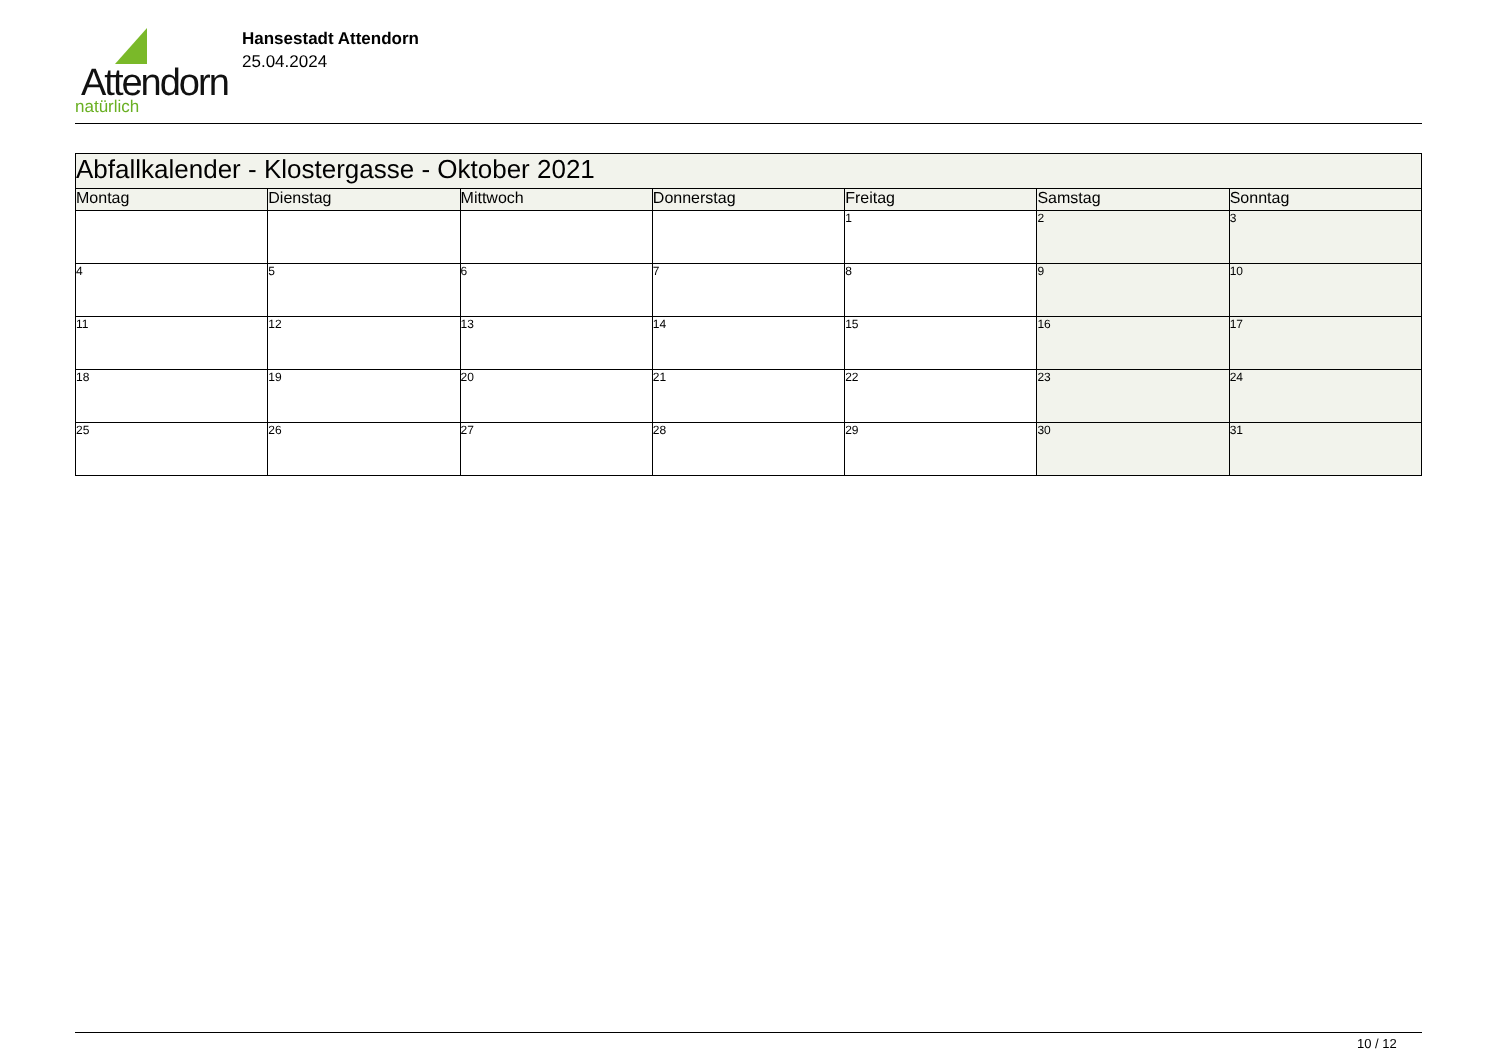Attendorn
natürlich
Hansestadt Attendorn
25.04.2024
| Abfallkalender - Klostergasse - Oktober 2021 | | | | | | |
| Montag | Dienstag | Mittwoch | Donnerstag | Freitag | Samstag | Sonntag |
| | | | | 1 | 2 | 3 |
| 4 | 5 | 6 | 7 | 8 | 9 | 10 |
| 11 | 12 | 13 | 14 | 15 | 16 | 17 |
| 18 | 19 | 20 | 21 | 22 | 23 | 24 |
| 25 | 26 | 27 | 28 | 29 | 30 | 31 |
10 / 12